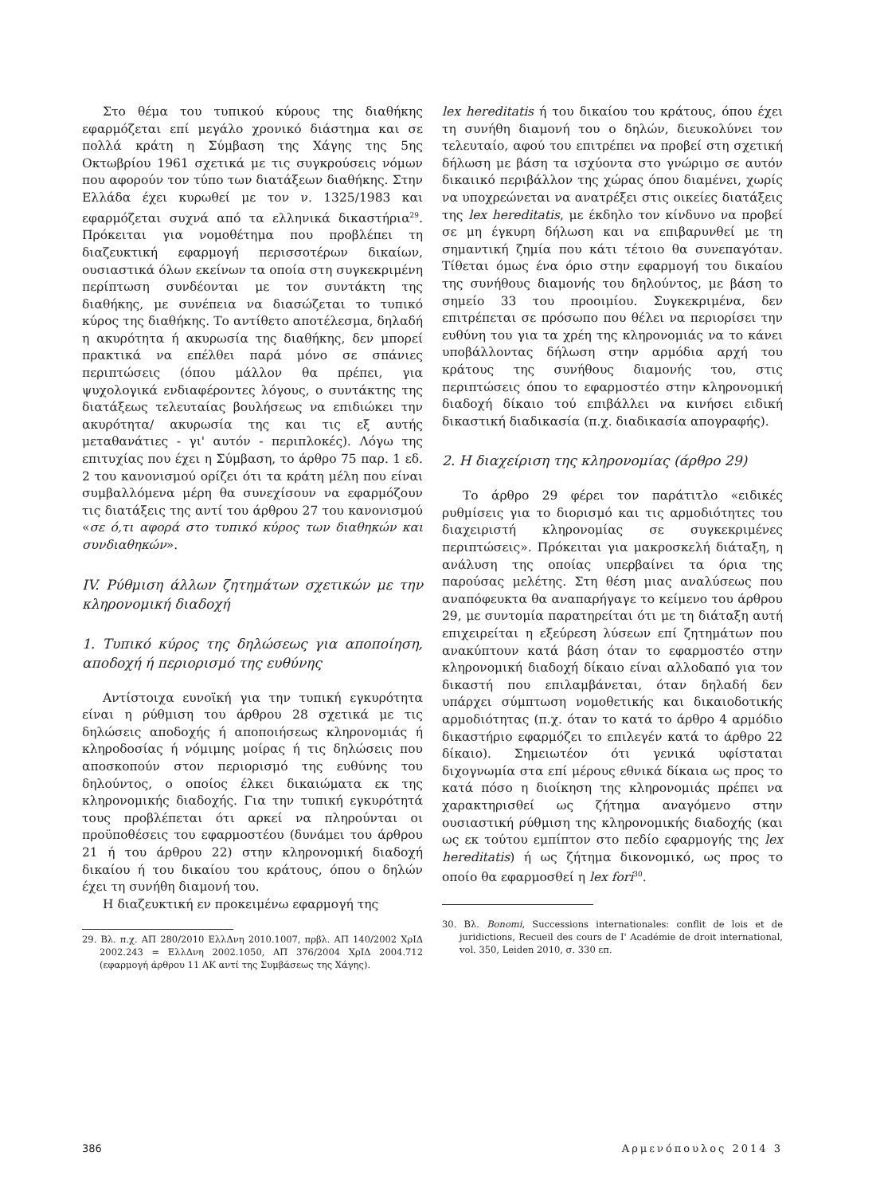Στο θέμα του τυπικού κύρους της διαθήκης εφαρμόζεται επί μεγάλο χρονικό διάστημα και σε πολλά κράτη η Σύμβαση της Χάγης της 5ης Οκτωβρίου 1961 σχετικά με τις συγκρούσεις νόμων που αφορούν τον τύπο των διατάξεων διαθήκης. Στην Ελλάδα έχει κυρωθεί με τον ν. 1325/1983 και εφαρμόζεται συχνά από τα ελληνικά δικαστήρια<sup>29</sup>. Πρόκειται για νομοθέτημα που προβλέπει τη διαζευκτική εφαρμογή περισσοτέρων δικαίων, ουσιαστικά όλων εκείνων τα οποία στη συγκεκριμένη περίπτωση συνδέονται με τον συντάκτη της διαθήκης, με συνέπεια να διασώζεται το τυπικό κύρος της διαθήκης. Το αντίθετο αποτέλεσμα, δηλαδή η ακυρότητα ή ακυρωσία της διαθήκης, δεν μπορεί πρακτικά να επέλθει παρά μόνο σε σπάνιες περιπτώσεις (όπου μάλλον θα πρέπει, για ψυχολογικά ενδιαφέροντες λόγους, ο συντάκτης της διατάξεως τελευταίας βουλήσεως να επιδιώκει την ακυρότητα/ ακυρωσία της και τις εξ αυτής μεταθανάτιες - γι' αυτόν - περιπλοκές). Λόγω της επιτυχίας που έχει η Σύμβαση, το άρθρο 75 παρ. 1 εδ. 2 του κανονισμού ορίζει ότι τα κράτη μέλη που είναι συμβαλλόμενα μέρη θα συνεχίσουν να εφαρμόζουν τις διατάξεις της αντί του άρθρου 27 του κανονισμού «σε ό,τι αφορά στο τυπικό κύρος των διαθηκών και συνδιαθηκών».
IV. Ρύθμιση άλλων ζητημάτων σχετικών με την κληρονομική διαδοχή
1. Τυπικό κύρος της δηλώσεως για αποποίηση, αποδοχή ή περιορισμό της ευθύνης
Αντίστοιχα ευνοϊκή για την τυπική εγκυρότητα είναι η ρύθμιση του άρθρου 28 σχετικά με τις δηλώσεις αποδοχής ή αποποιήσεως κληρονομιάς ή κληροδοσίας ή νόμιμης μοίρας ή τις δηλώσεις που αποσκοπούν στον περιορισμό της ευθύνης του δηλούντος, ο οποίος έλκει δικαιώματα εκ της κληρονομικής διαδοχής. Για την τυπική εγκυρότητά τους προβλέπεται ότι αρκεί να πληρούνται οι προϋποθέσεις του εφαρμοστέου (δυνάμει του άρθρου 21 ή του άρθρου 22) στην κληρονομική διαδοχή δικαίου ή του δικαίου του κράτους, όπου ο δηλών έχει τη συνήθη διαμονή του.
Η διαζευκτική εν προκειμένω εφαρμογή της
29. Βλ. π.χ. ΑΠ 280/2010 ΕλλΔνη 2010.1007, πρβλ. ΑΠ 140/2002 ΧρΙΔ 2002.243 = ΕλλΔνη 2002.1050, ΑΠ 376/2004 ΧρΙΔ 2004.712 (εφαρμογή άρθρου 11 ΑΚ αντί της Συμβάσεως της Χάγης).
lex hereditatis ή του δικαίου του κράτους, όπου έχει τη συνήθη διαμονή του ο δηλών, διευκολύνει τον τελευταίο, αφού του επιτρέπει να προβεί στη σχετική δήλωση με βάση τα ισχύοντα στο γνώριμο σε αυτόν δικαιικό περιβάλλον της χώρας όπου διαμένει, χωρίς να υποχρεώνεται να ανατρέξει στις οικείες διατάξεις της lex hereditatis, με έκδηλο τον κίνδυνο να προβεί σε μη έγκυρη δήλωση και να επιβαρυνθεί με τη σημαντική ζημία που κάτι τέτοιο θα συνεπαγόταν. Τίθεται όμως ένα όριο στην εφαρμογή του δικαίου της συνήθους διαμονής του δηλούντος, με βάση το σημείο 33 του προοιμίου. Συγκεκριμένα, δεν επιτρέπεται σε πρόσωπο που θέλει να περιορίσει την ευθύνη του για τα χρέη της κληρονομιάς να το κάνει υποβάλλοντας δήλωση στην αρμόδια αρχή του κράτους της συνήθους διαμονής του, στις περιπτώσεις όπου το εφαρμοστέο στην κληρονομική διαδοχή δίκαιο τού επιβάλλει να κινήσει ειδική δικαστική διαδικασία (π.χ. διαδικασία απογραφής).
2. Η διαχείριση της κληρονομίας (άρθρο 29)
Το άρθρο 29 φέρει τον παράτιτλο «ειδικές ρυθμίσεις για το διορισμό και τις αρμοδιότητες του διαχειριστή κληρονομίας σε συγκεκριμένες περιπτώσεις». Πρόκειται για μακροσκελή διάταξη, η ανάλυση της οποίας υπερβαίνει τα όρια της παρούσας μελέτης. Στη θέση μιας αναλύσεως που αναπόφευκτα θα αναπαρήγαγε το κείμενο του άρθρου 29, με συντομία παρατηρείται ότι με τη διάταξη αυτή επιχειρείται η εξεύρεση λύσεων επί ζητημάτων που ανακύπτουν κατά βάση όταν το εφαρμοστέο στην κληρονομική διαδοχή δίκαιο είναι αλλοδαπό για τον δικαστή που επιλαμβάνεται, όταν δηλαδή δεν υπάρχει σύμπτωση νομοθετικής και δικαιοδοτικής αρμοδιότητας (π.χ. όταν το κατά το άρθρο 4 αρμόδιο δικαστήριο εφαρμόζει το επιλεγέν κατά το άρθρο 22 δίκαιο). Σημειωτέον ότι γενικά υφίσταται διχογνωμία στα επί μέρους εθνικά δίκαια ως προς το κατά πόσο η διοίκηση της κληρονομιάς πρέπει να χαρακτηρισθεί ως ζήτημα αναγόμενο στην ουσιαστική ρύθμιση της κληρονομικής διαδοχής (και ως εκ τούτου εμπίπτον στο πεδίο εφαρμογής της lex hereditatis) ή ως ζήτημα δικονομικό, ως προς το οποίο θα εφαρμοσθεί η lex fori<sup>30</sup>.
30. Βλ. Bonomi, Successions internationales: conflit de lois et de juridictions, Recueil des cours de I' Académie de droit international, vol. 350, Leiden 2010, σ. 330 επ.
386 Αρμενόπουλος 2014 3